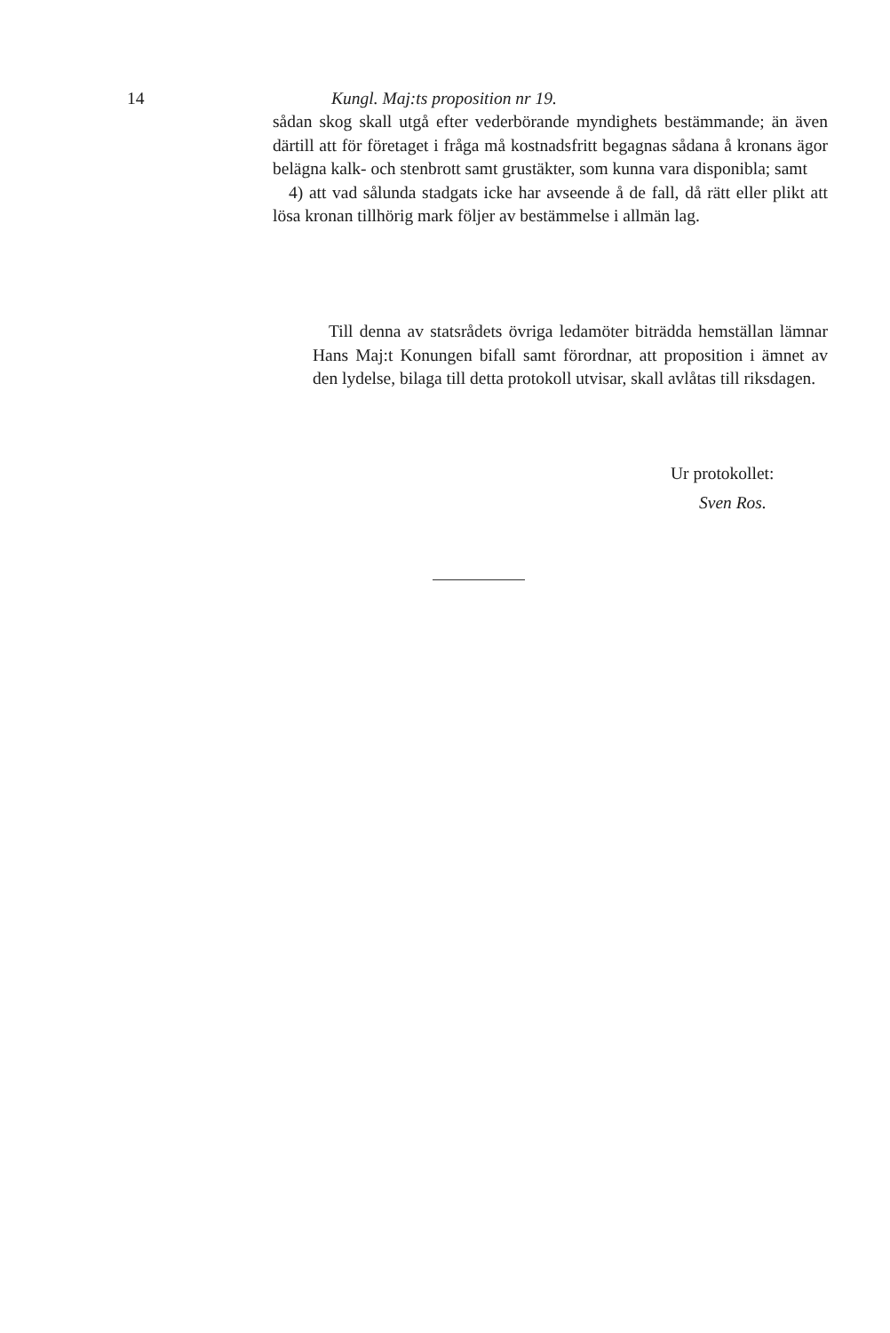14 Kungl. Maj:ts proposition nr 19.
sådan skog skall utgå efter vederbörande myndighets bestämmande; än även därtill att för företaget i fråga må kostnadsfritt begagnas sådana å kronans ägor belägna kalk- och stenbrott samt grustäkter, som kunna vara disponibla; samt
4) att vad sålunda stadgats icke har avseende å de fall, då rätt eller plikt att lösa kronan tillhörig mark följer av bestämmelse i allmän lag.
Till denna av statsrådets övriga ledamöter biträdda hemställan lämnar Hans Maj:t Konungen bifall samt förordnar, att proposition i ämnet av den lydelse, bilaga till detta protokoll utvisar, skall avlåtas till riksdagen.
Ur protokollet:
Sven Ros.